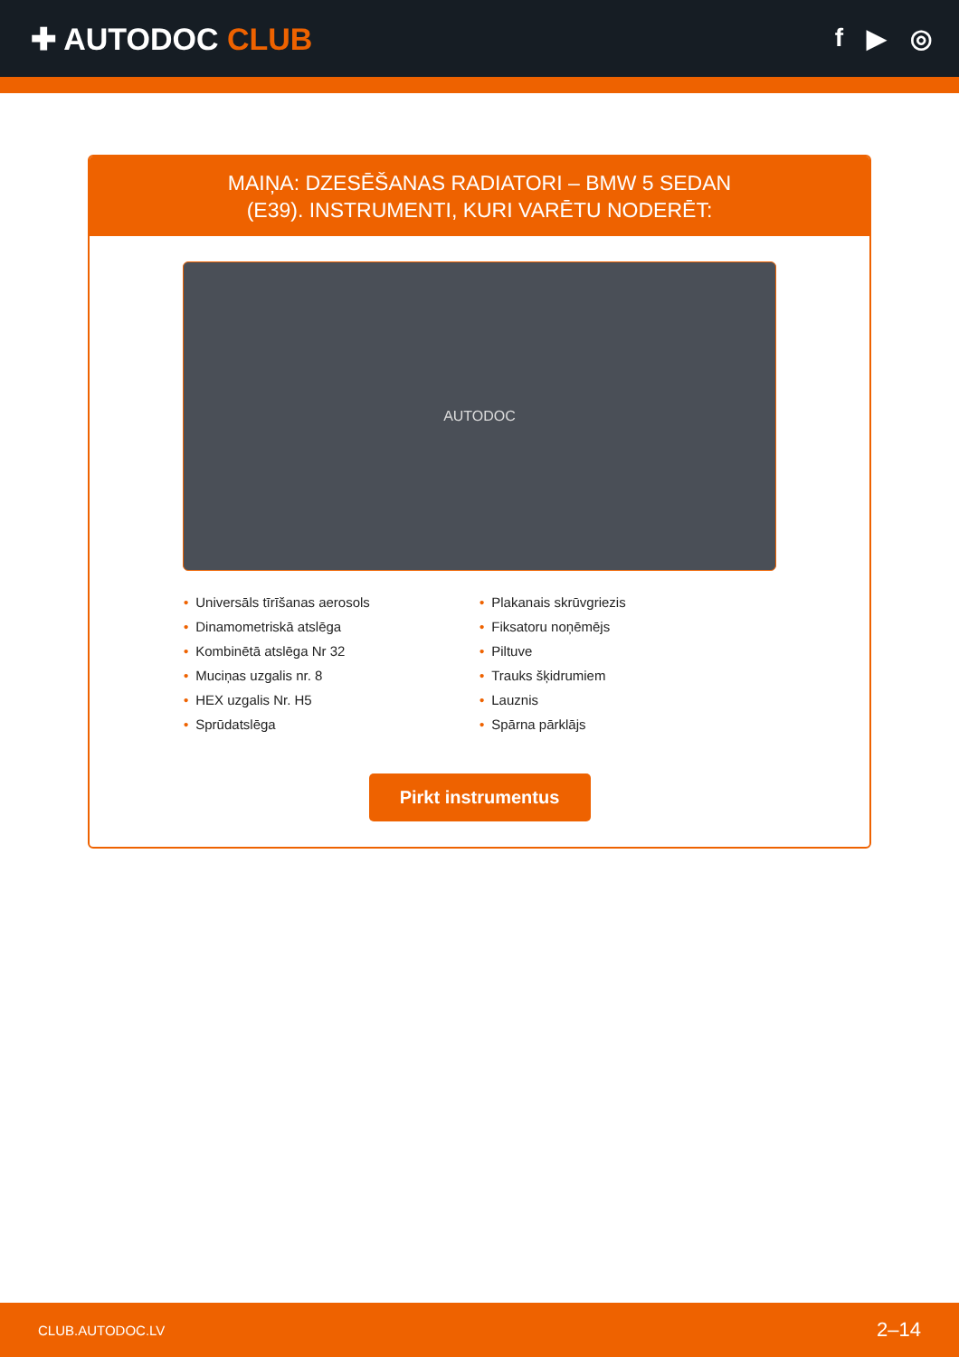✚ AUTODOC CLUB
f ▶ ◎
MAIŅA: DZESĒŠANAS RADIATORI – BMW 5 SEDAN
(E39). INSTRUMENTI, KURI VARĒTU NODERĒT:
AUTODOC
• Universāls tīrīšanas aerosols
• Dinamometriskā atslēga
• Kombinētā atslēga Nr 32
• Muciņas uzgalis nr. 8
• HEX uzgalis Nr. H5
• Sprūdatslēga
• Plakanais skrūvgriezis
• Fiksatoru noņēmējs
• Piltuve
• Trauks šķidrumiem
• Lauznis
• Spārna pārklājs
Pirkt instrumentus
CLUB.AUTODOC.LV 2–14